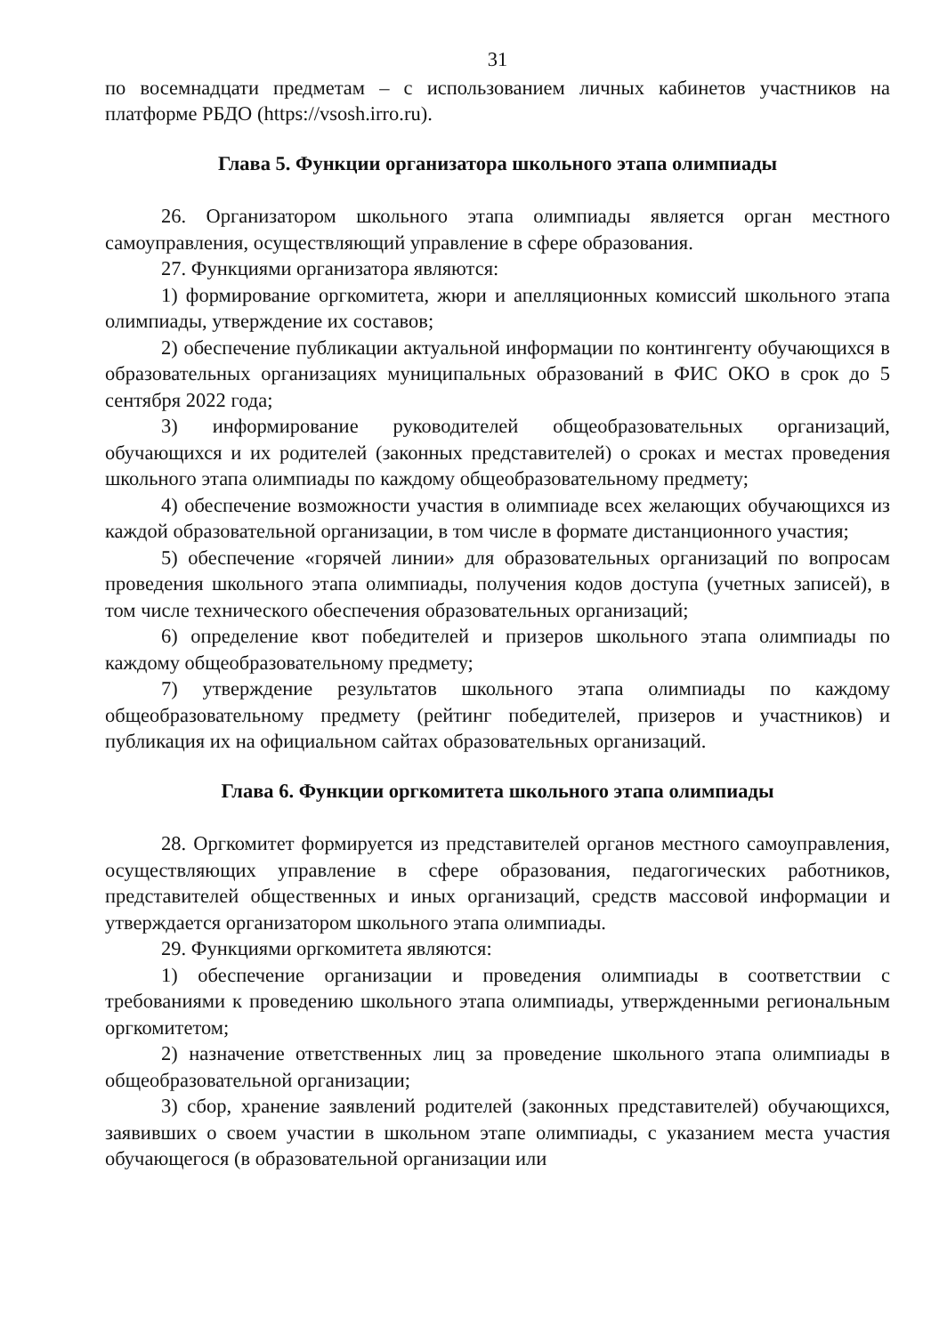31
по восемнадцати предметам – с использованием личных кабинетов участников на платформе РБДО (https://vsosh.irro.ru).
Глава 5. Функции организатора школьного этапа олимпиады
26. Организатором школьного этапа олимпиады является орган местного самоуправления, осуществляющий управление в сфере образования.
27. Функциями организатора являются:
1) формирование оргкомитета, жюри и апелляционных комиссий школьного этапа олимпиады, утверждение их составов;
2) обеспечение публикации актуальной информации по контингенту обучающихся в образовательных организациях муниципальных образований в ФИС ОКО в срок до 5 сентября 2022 года;
3) информирование руководителей общеобразовательных организаций, обучающихся и их родителей (законных представителей) о сроках и местах проведения школьного этапа олимпиады по каждому общеобразовательному предмету;
4) обеспечение возможности участия в олимпиаде всех желающих обучающихся из каждой образовательной организации, в том числе в формате дистанционного участия;
5) обеспечение «горячей линии» для образовательных организаций по вопросам проведения школьного этапа олимпиады, получения кодов доступа (учетных записей), в том числе технического обеспечения образовательных организаций;
6) определение квот победителей и призеров школьного этапа олимпиады по каждому общеобразовательному предмету;
7) утверждение результатов школьного этапа олимпиады по каждому общеобразовательному предмету (рейтинг победителей, призеров и участников) и публикация их на официальном сайтах образовательных организаций.
Глава 6. Функции оргкомитета школьного этапа олимпиады
28. Оргкомитет формируется из представителей органов местного самоуправления, осуществляющих управление в сфере образования, педагогических работников, представителей общественных и иных организаций, средств массовой информации и утверждается организатором школьного этапа олимпиады.
29. Функциями оргкомитета являются:
1) обеспечение организации и проведения олимпиады в соответствии с требованиями к проведению школьного этапа олимпиады, утвержденными региональным оргкомитетом;
2) назначение ответственных лиц за проведение школьного этапа олимпиады в общеобразовательной организации;
3) сбор, хранение заявлений родителей (законных представителей) обучающихся, заявивших о своем участии в школьном этапе олимпиады, с указанием места участия обучающегося (в образовательной организации или